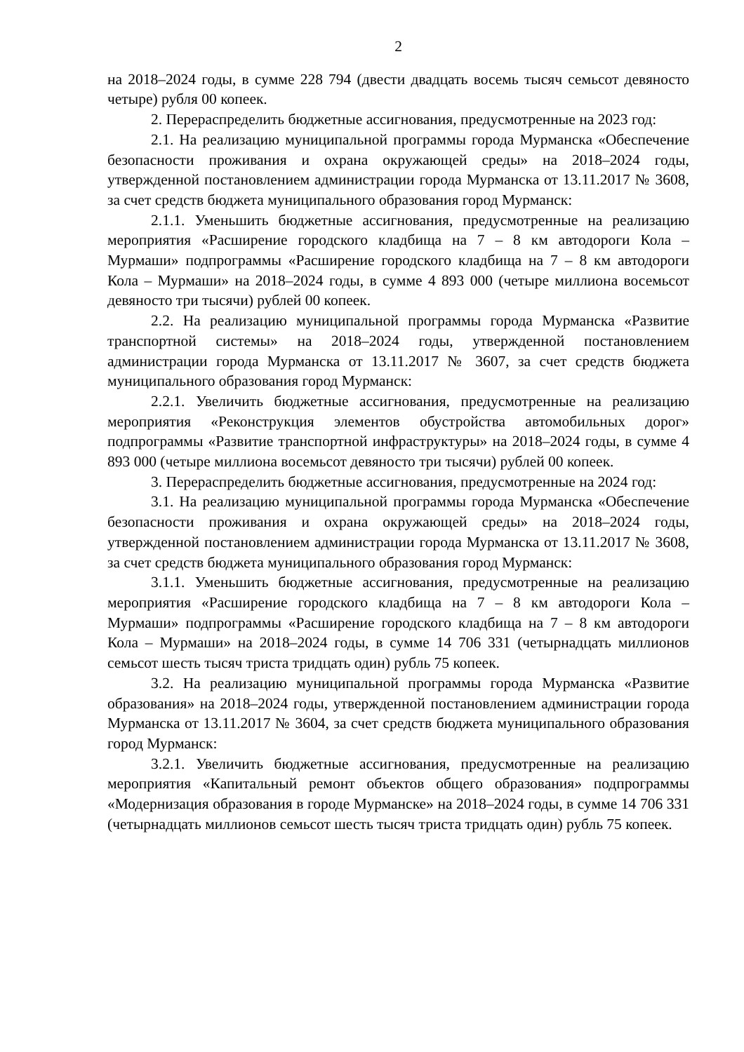2
на 2018–2024 годы, в сумме 228 794 (двести двадцать восемь тысяч семьсот девяносто четыре) рубля 00 копеек.
2. Перераспределить бюджетные ассигнования, предусмотренные на 2023 год:
2.1. На реализацию муниципальной программы города Мурманска «Обеспечение безопасности проживания и охрана окружающей среды» на 2018–2024 годы, утвержденной постановлением администрации города Мурманска от 13.11.2017 № 3608, за счет средств бюджета муниципального образования город Мурманск:
2.1.1. Уменьшить бюджетные ассигнования, предусмотренные на реализацию мероприятия «Расширение городского кладбища на 7 – 8 км автодороги Кола – Мурмаши» подпрограммы «Расширение городского кладбища на 7 – 8 км автодороги Кола – Мурмаши» на 2018–2024 годы, в сумме 4 893 000 (четыре миллиона восемьсот девяносто три тысячи) рублей 00 копеек.
2.2. На реализацию муниципальной программы города Мурманска «Развитие транспортной системы» на 2018–2024 годы, утвержденной постановлением администрации города Мурманска от 13.11.2017 № 3607, за счет средств бюджета муниципального образования город Мурманск:
2.2.1. Увеличить бюджетные ассигнования, предусмотренные на реализацию мероприятия «Реконструкция элементов обустройства автомобильных дорог» подпрограммы «Развитие транспортной инфраструктуры» на 2018–2024 годы, в сумме 4 893 000 (четыре миллиона восемьсот девяносто три тысячи) рублей 00 копеек.
3. Перераспределить бюджетные ассигнования, предусмотренные на 2024 год:
3.1. На реализацию муниципальной программы города Мурманска «Обеспечение безопасности проживания и охрана окружающей среды» на 2018–2024 годы, утвержденной постановлением администрации города Мурманска от 13.11.2017 № 3608, за счет средств бюджета муниципального образования город Мурманск:
3.1.1. Уменьшить бюджетные ассигнования, предусмотренные на реализацию мероприятия «Расширение городского кладбища на 7 – 8 км автодороги Кола – Мурмаши» подпрограммы «Расширение городского кладбища на 7 – 8 км автодороги Кола – Мурмаши» на 2018–2024 годы, в сумме 14 706 331 (четырнадцать миллионов семьсот шесть тысяч триста тридцать один) рубль 75 копеек.
3.2. На реализацию муниципальной программы города Мурманска «Развитие образования» на 2018–2024 годы, утвержденной постановлением администрации города Мурманска от 13.11.2017 № 3604, за счет средств бюджета муниципального образования город Мурманск:
3.2.1. Увеличить бюджетные ассигнования, предусмотренные на реализацию мероприятия «Капитальный ремонт объектов общего образования» подпрограммы «Модернизация образования в городе Мурманске» на 2018–2024 годы, в сумме 14 706 331 (четырнадцать миллионов семьсот шесть тысяч триста тридцать один) рубль 75 копеек.